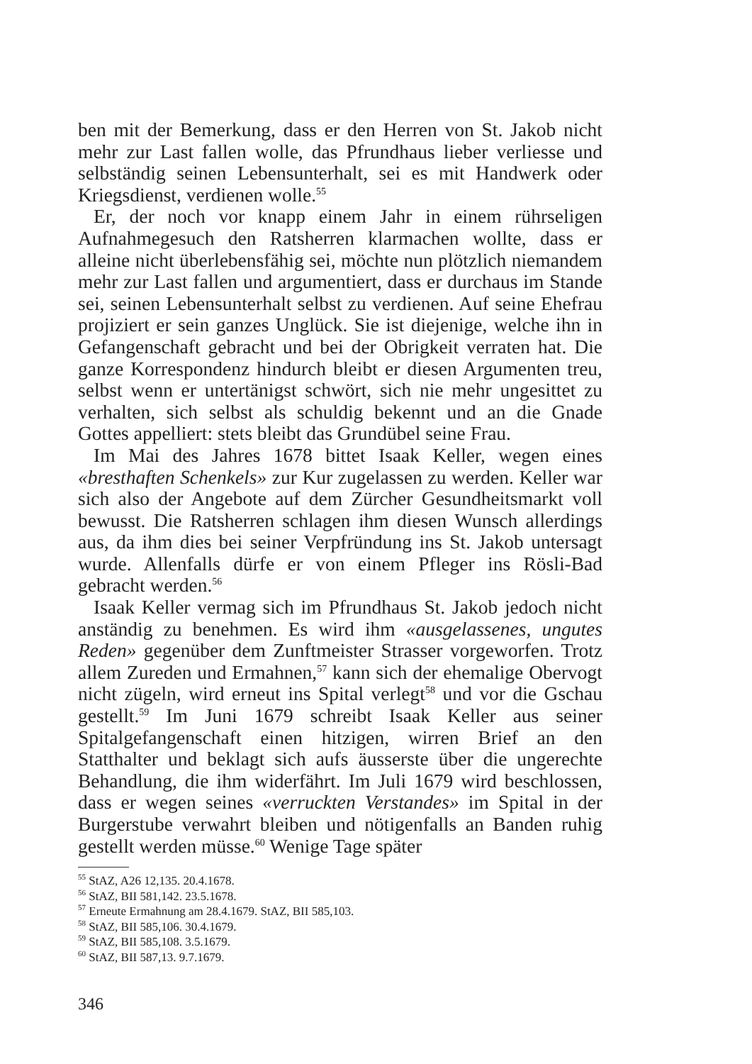ben mit der Bemerkung, dass er den Herren von St. Jakob nicht mehr zur Last fallen wolle, das Pfrundhaus lieber verliesse und selbständig seinen Lebensunterhalt, sei es mit Handwerk oder Kriegsdienst, verdienen wolle.<sup>55</sup>
Er, der noch vor knapp einem Jahr in einem rührseligen Aufnahmegesuch den Ratsherren klarmachen wollte, dass er alleine nicht überlebensfähig sei, möchte nun plötzlich niemandem mehr zur Last fallen und argumentiert, dass er durchaus im Stande sei, seinen Lebensunterhalt selbst zu verdienen. Auf seine Ehefrau projiziert er sein ganzes Unglück. Sie ist diejenige, welche ihn in Gefangenschaft gebracht und bei der Obrigkeit verraten hat. Die ganze Korrespondenz hindurch bleibt er diesen Argumenten treu, selbst wenn er untertänigst schwört, sich nie mehr ungesittet zu verhalten, sich selbst als schuldig bekennt und an die Gnade Gottes appelliert: stets bleibt das Grundübel seine Frau.
Im Mai des Jahres 1678 bittet Isaak Keller, wegen eines «bresthaften Schenkels» zur Kur zugelassen zu werden. Keller war sich also der Angebote auf dem Zürcher Gesundheitsmarkt voll bewusst. Die Ratsherren schlagen ihm diesen Wunsch allerdings aus, da ihm dies bei seiner Verpfründung ins St. Jakob untersagt wurde. Allenfalls dürfe er von einem Pfleger ins Rösli-Bad gebracht werden.<sup>56</sup>
Isaak Keller vermag sich im Pfrundhaus St. Jakob jedoch nicht anständig zu benehmen. Es wird ihm «ausgelassenes, ungutes Reden» gegenüber dem Zunftmeister Strasser vorgeworfen. Trotz allem Zureden und Ermahnen,<sup>57</sup> kann sich der ehemalige Obervogt nicht zügeln, wird erneut ins Spital verlegt<sup>58</sup> und vor die Gschau gestellt.<sup>59</sup> Im Juni 1679 schreibt Isaak Keller aus seiner Spitalgefangenschaft einen hitzigen, wirren Brief an den Statthalter und beklagt sich aufs äusserste über die ungerechte Behandlung, die ihm widerfährt. Im Juli 1679 wird beschlossen, dass er wegen seines «verruckten Verstandes» im Spital in der Burgerstube verwahrt bleiben und nötigenfalls an Banden ruhig gestellt werden müsse.<sup>60</sup> Wenige Tage später
<sup>55</sup> StAZ, A26 12,135. 20.4.1678.
<sup>56</sup> StAZ, BII 581,142. 23.5.1678.
<sup>57</sup> Erneute Ermahnung am 28.4.1679. StAZ, BII 585,103.
<sup>58</sup> StAZ, BII 585,106. 30.4.1679.
<sup>59</sup> StAZ, BII 585,108. 3.5.1679.
<sup>60</sup> StAZ, BII 587,13. 9.7.1679.
346